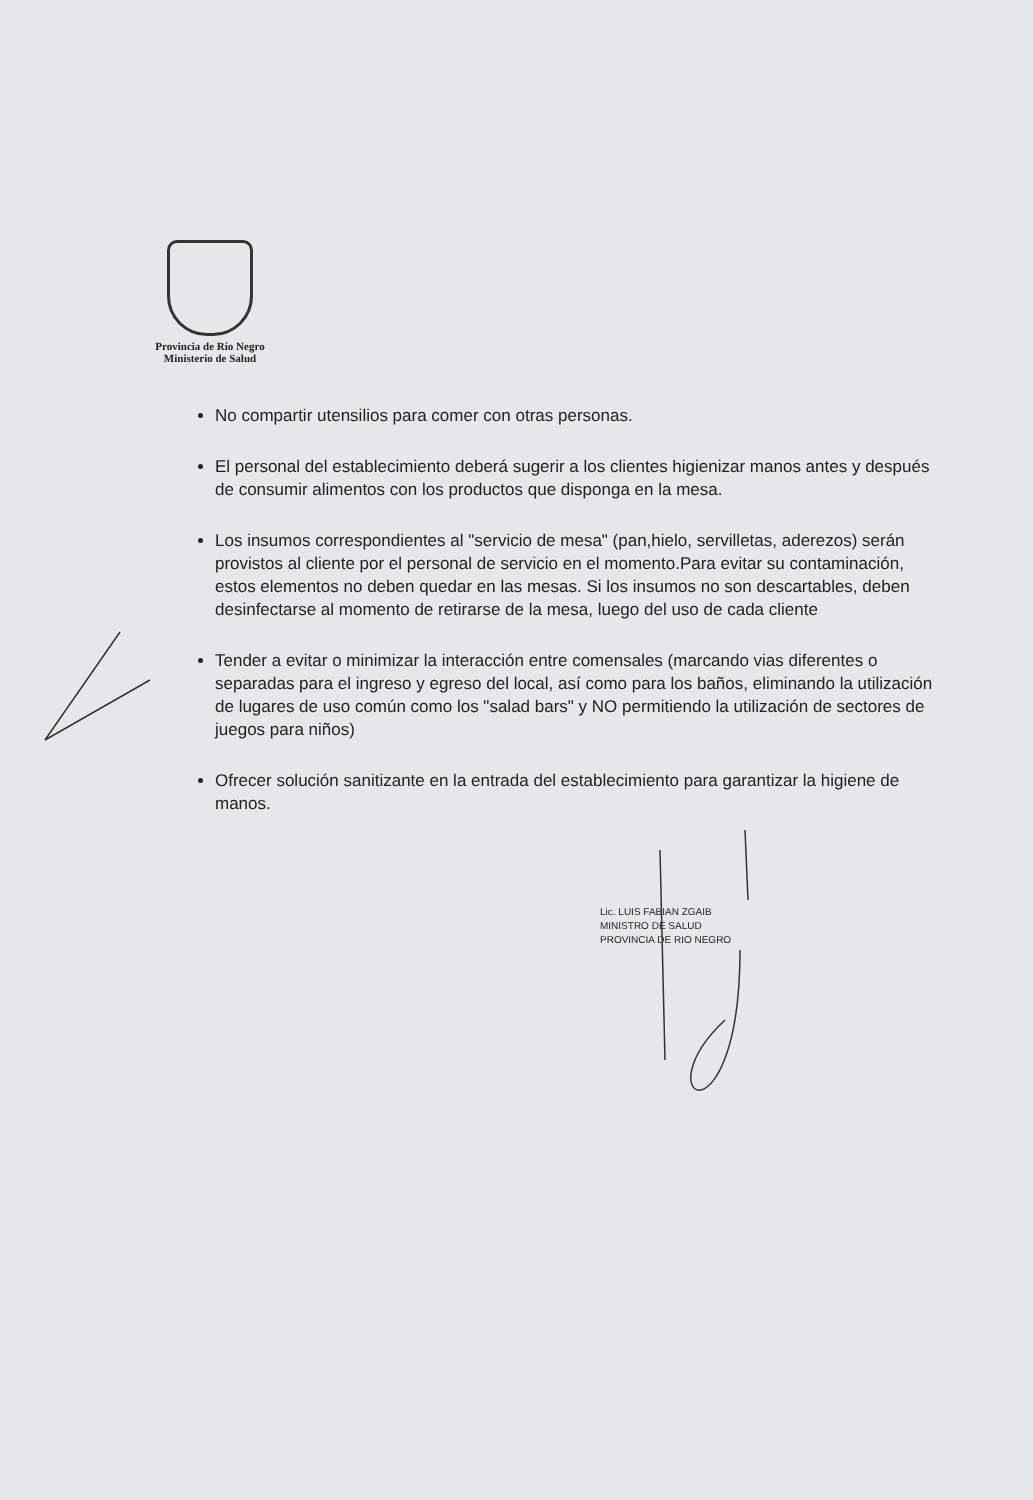Provincia de Río Negro
Ministerio de Salud
No compartir utensilios para comer con otras personas.
El personal del establecimiento deberá sugerir a los clientes higienizar manos antes y después de consumir alimentos con los productos que disponga en la mesa.
Los insumos correspondientes al "servicio de mesa" (pan,hielo, servilletas, aderezos) serán provistos al cliente por el personal de servicio en el momento.Para evitar su contaminación, estos elementos no deben quedar en las mesas. Si los insumos no son descartables, deben desinfectarse al momento de retirarse de la mesa, luego del uso de cada cliente
Tender a evitar o minimizar la interacción entre comensales (marcando vias diferentes o separadas para el ingreso y egreso del local, así como para los baños, eliminando la utilización de lugares de uso común como los "salad bars" y NO permitiendo la utilización de sectores de juegos para niños)
Ofrecer solución sanitizante en la entrada del establecimiento para garantizar la higiene de manos.
Lic. LUIS FABIAN ZGAIB
MINISTRO DE SALUD
PROVINCIA DE RIO NEGRO